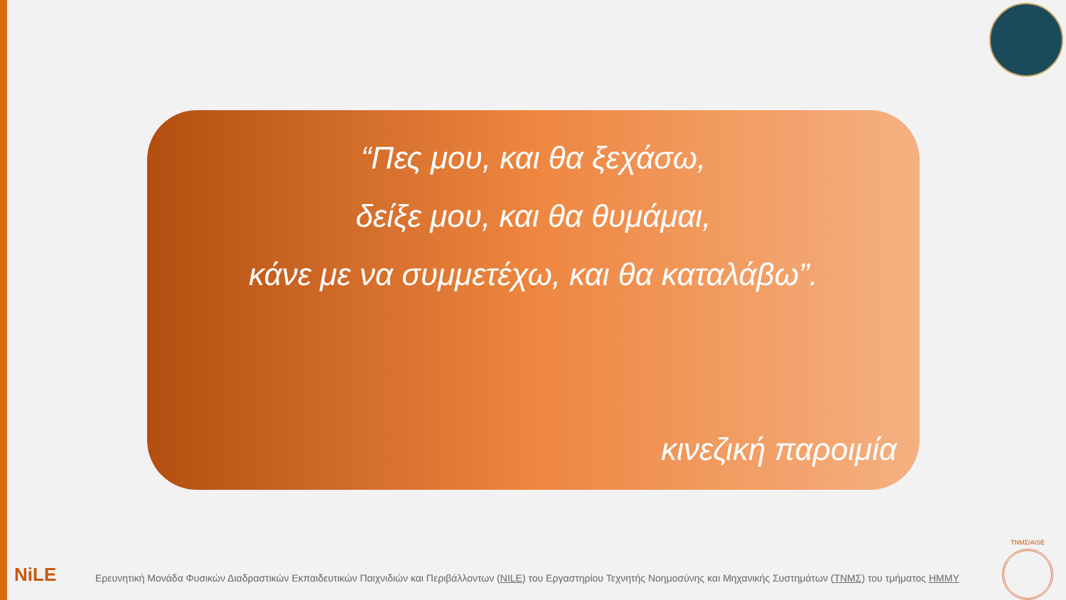“Πες μου, και θα ξεχάσω,
δείξε μου, και θα θυμάμαι,
κάνε με να συμμετέχω, και θα καταλάβω”.
κινεζική παροιμία
NiLE
Ερευνητική Μονάδα Φυσικών Διαδραστικών Εκπαιδευτικών Παιχνιδιών και Περιβάλλοντων (NILE) του Εργαστηρίου Τεχνητής Νοημοσύνης και Μηχανικής Συστημάτων (ΤΝΜΣ) του τμήματος ΗΜΜΥ
ΤΝΜΣ/AISE